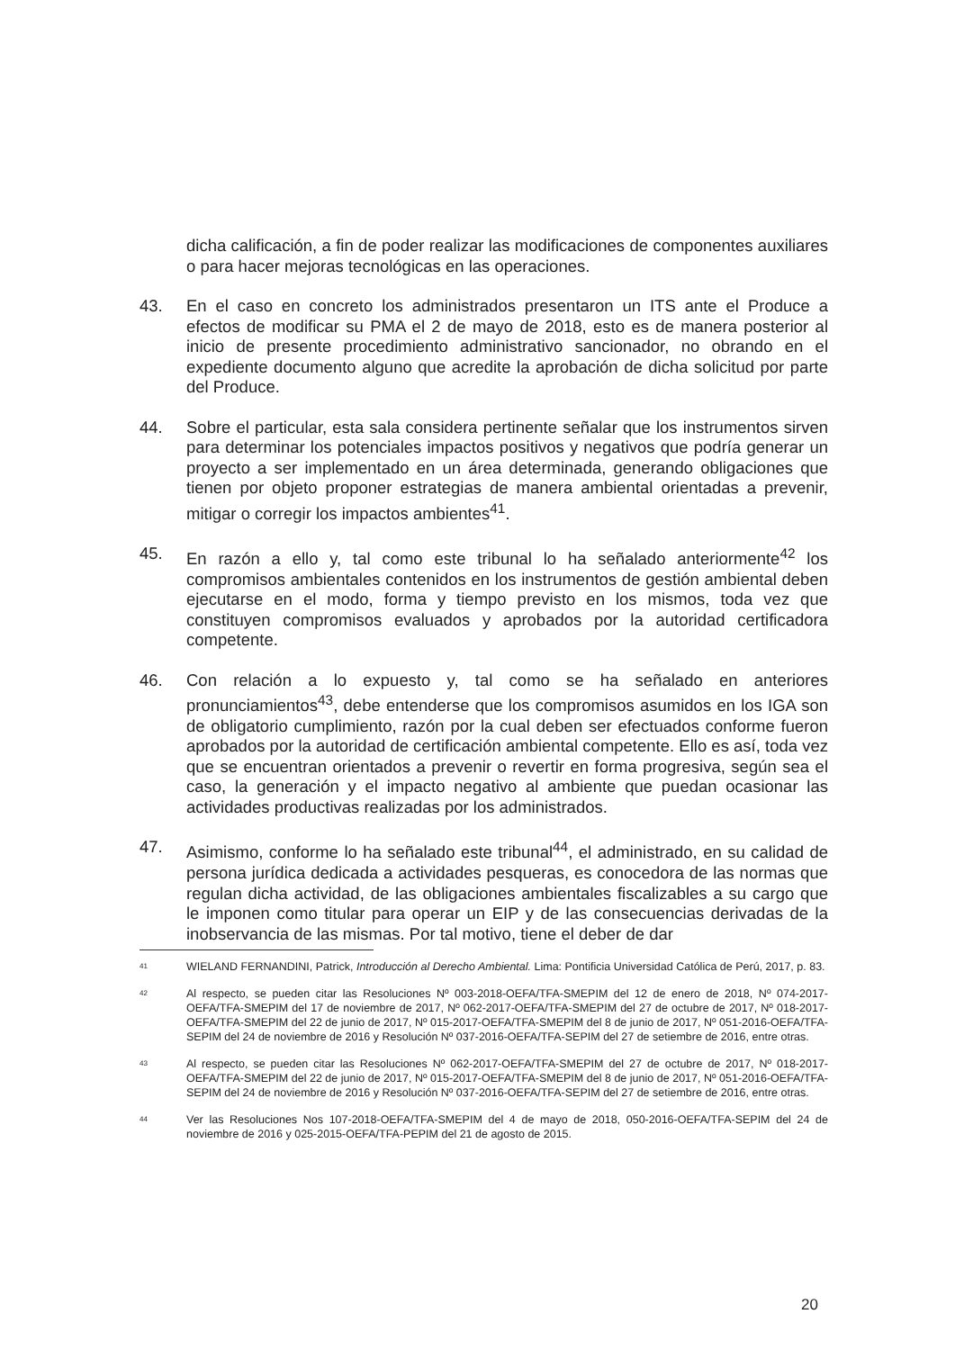dicha calificación, a fin de poder realizar las modificaciones de componentes auxiliares o para hacer mejoras tecnológicas en las operaciones.
43. En el caso en concreto los administrados presentaron un ITS ante el Produce a efectos de modificar su PMA el 2 de mayo de 2018, esto es de manera posterior al inicio de presente procedimiento administrativo sancionador, no obrando en el expediente documento alguno que acredite la aprobación de dicha solicitud por parte del Produce.
44. Sobre el particular, esta sala considera pertinente señalar que los instrumentos sirven para determinar los potenciales impactos positivos y negativos que podría generar un proyecto a ser implementado en un área determinada, generando obligaciones que tienen por objeto proponer estrategias de manera ambiental orientadas a prevenir, mitigar o corregir los impactos ambientes<sup>41</sup>.
45. En razón a ello y, tal como este tribunal lo ha señalado anteriormente<sup>42</sup> los compromisos ambientales contenidos en los instrumentos de gestión ambiental deben ejecutarse en el modo, forma y tiempo previsto en los mismos, toda vez que constituyen compromisos evaluados y aprobados por la autoridad certificadora competente.
46. Con relación a lo expuesto y, tal como se ha señalado en anteriores pronunciamientos<sup>43</sup>, debe entenderse que los compromisos asumidos en los IGA son de obligatorio cumplimiento, razón por la cual deben ser efectuados conforme fueron aprobados por la autoridad de certificación ambiental competente. Ello es así, toda vez que se encuentran orientados a prevenir o revertir en forma progresiva, según sea el caso, la generación y el impacto negativo al ambiente que puedan ocasionar las actividades productivas realizadas por los administrados.
47. Asimismo, conforme lo ha señalado este tribunal<sup>44</sup>, el administrado, en su calidad de persona jurídica dedicada a actividades pesqueras, es conocedora de las normas que regulan dicha actividad, de las obligaciones ambientales fiscalizables a su cargo que le imponen como titular para operar un EIP y de las consecuencias derivadas de la inobservancia de las mismas. Por tal motivo, tiene el deber de dar
41
WIELAND FERNANDINI, Patrick, Introducción al Derecho Ambiental. Lima: Pontificia Universidad Católica de Perú, 2017, p. 83.
42
Al respecto, se pueden citar las Resoluciones Nº 003-2018-OEFA/TFA-SMEPIM del 12 de enero de 2018, Nº 074-2017-OEFA/TFA-SMEPIM del 17 de noviembre de 2017, Nº 062-2017-OEFA/TFA-SMEPIM del 27 de octubre de 2017, Nº 018-2017-OEFA/TFA-SMEPIM del 22 de junio de 2017, Nº 015-2017-OEFA/TFA-SMEPIM del 8 de junio de 2017, Nº 051-2016-OEFA/TFA-SEPIM del 24 de noviembre de 2016 y Resolución Nº 037-2016-OEFA/TFA-SEPIM del 27 de setiembre de 2016, entre otras.
43
Al respecto, se pueden citar las Resoluciones Nº 062-2017-OEFA/TFA-SMEPIM del 27 de octubre de 2017, Nº 018-2017-OEFA/TFA-SMEPIM del 22 de junio de 2017, Nº 015-2017-OEFA/TFA-SMEPIM del 8 de junio de 2017, Nº 051-2016-OEFA/TFA-SEPIM del 24 de noviembre de 2016 y Resolución Nº 037-2016-OEFA/TFA-SEPIM del 27 de setiembre de 2016, entre otras.
44
Ver las Resoluciones Nos 107-2018-OEFA/TFA-SMEPIM del 4 de mayo de 2018, 050-2016-OEFA/TFA-SEPIM del 24 de noviembre de 2016 y 025-2015-OEFA/TFA-PEPIM del 21 de agosto de 2015.
20